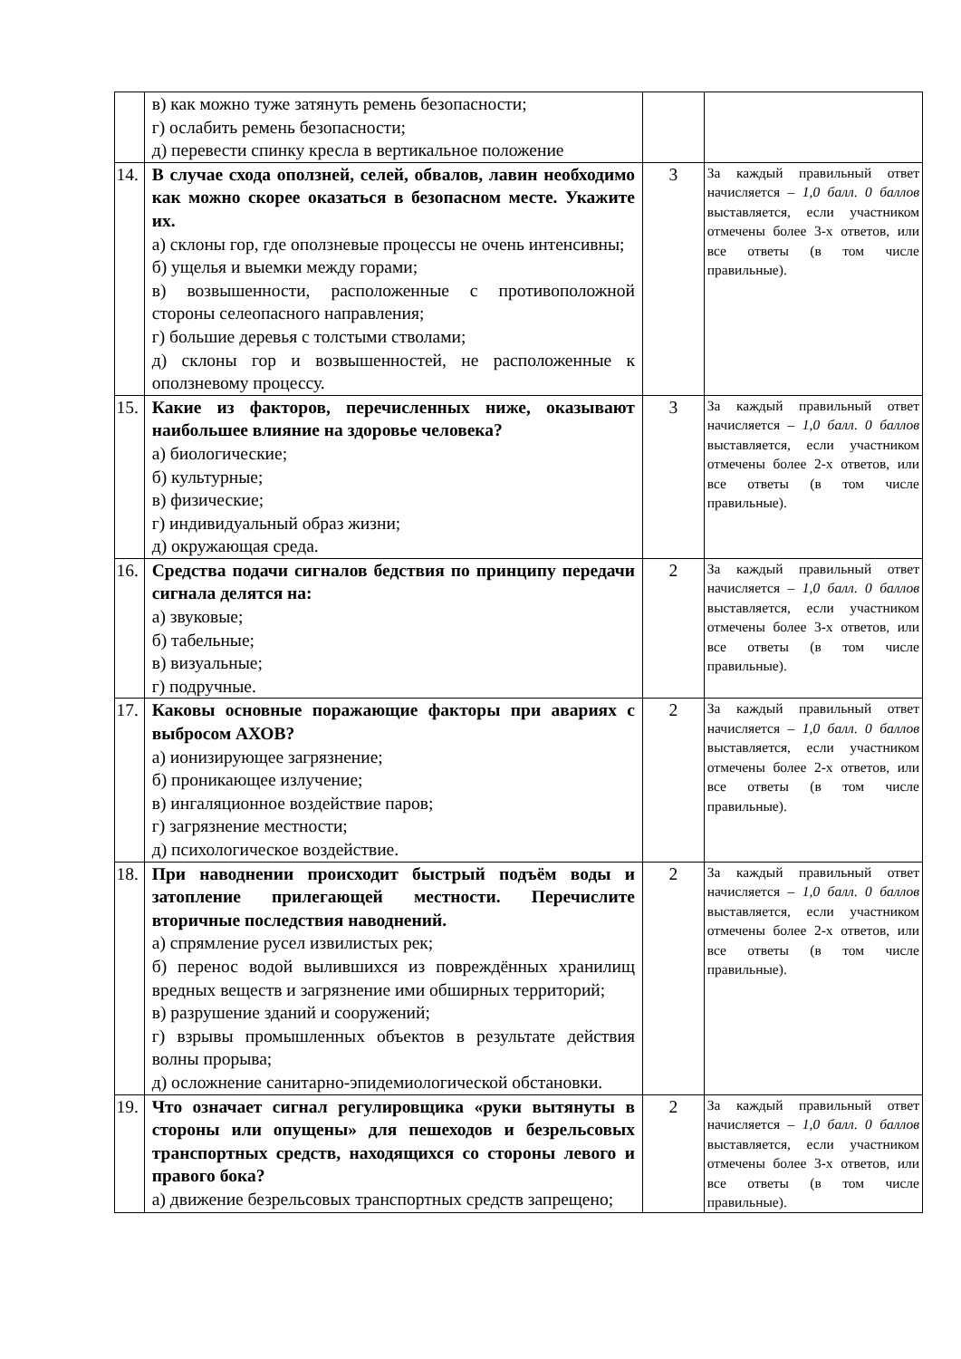| | в) как можно туже затянуть ремень безопасности; г) ослабить ремень безопасности; д) перевести спинку кресла в вертикальное положение | | |
| 14. | В случае схода оползней, селей, обвалов, лавин необходимо как можно скорее оказаться в безопасном месте. Укажите их. а) склоны гор, где оползневые процессы не очень интенсивны; б) ущелья и выемки между горами; в) возвышенности, расположенные с противоположной стороны селеопасного направления; г) большие деревья с толстыми стволами; д) склоны гор и возвышенностей, не расположенные к оползневому процессу. | 3 | За каждый правильный ответ начисляется – 1,0 балл . 0 баллов выставляется, если участником отмечены более 3-х ответов, или все ответы (в том числе правильные). |
| 15. | Какие из факторов, перечисленных ниже, оказывают наибольшее влияние на здоровье человека? а) биологические; б) культурные; в) физические; г) индивидуальный образ жизни; д) окружающая среда. | 3 | За каждый правильный ответ начисляется – 1,0 балл . 0 баллов выставляется, если участником отмечены более 2-х ответов, или все ответы (в том числе правильные). |
| 16. | Средства подачи сигналов бедствия по принципу передачи сигнала делятся на: а) звуковые; б) табельные; в) визуальные; г) подручные. | 2 | За каждый правильный ответ начисляется – 1,0 балл . 0 баллов выставляется, если участником отмечены более 3-х ответов, или все ответы (в том числе правильные). |
| 17. | Каковы основные поражающие факторы при авариях с выбросом АХОВ? а) ионизирующее загрязнение; б) проникающее излучение; в) ингаляционное воздействие паров; г) загрязнение местности; д) психологическое воздействие. | 2 | За каждый правильный ответ начисляется – 1,0 балл . 0 баллов выставляется, если участником отмечены более 2-х ответов, или все ответы (в том числе правильные). |
| 18. | При наводнении происходит быстрый подъём воды и затопление прилегающей местности. Перечислите вторичные последствия наводнений. а) спрямление русел извилистых рек; б) перенос водой вылившихся из повреждённых хранилищ вредных веществ и загрязнение ими обширных территорий; в) разрушение зданий и сооружений; г) взрывы промышленных объектов в результате действия волны прорыва; д) осложнение санитарно-эпидемиологической обстановки. | 2 | За каждый правильный ответ начисляется – 1,0 балл . 0 баллов выставляется, если участником отмечены более 2-х ответов, или все ответы (в том числе правильные). |
| 19. | Что означает сигнал регулировщика «руки вытянуты в стороны или опущены» для пешеходов и безрельсовых транспортных средств, находящихся со стороны левого и правого бока? а) движение безрельсовых транспортных средств запрещено; | 2 | За каждый правильный ответ начисляется – 1,0 балл . 0 баллов выставляется, если участником отмечены более 3-х ответов, или все ответы (в том числе правильные). |